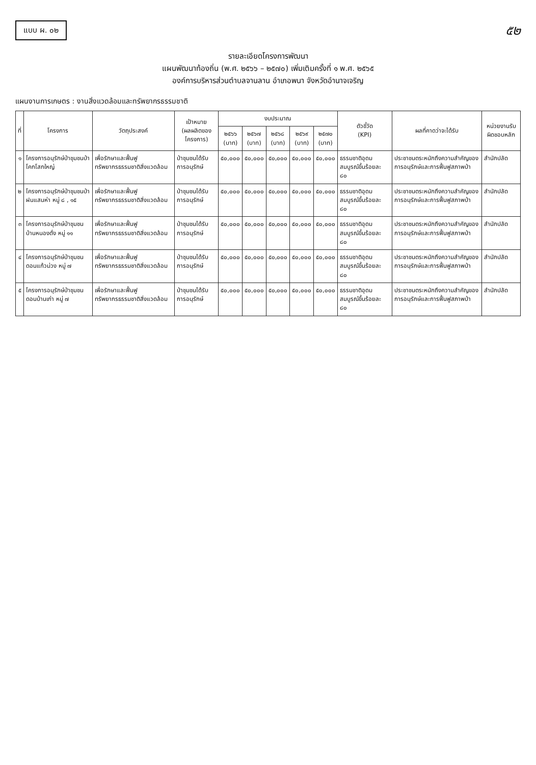แบบ ผ. ๐๒
๕๒
รายละเอียดโครงการพัฒนา
แผนพัฒนาท้องถิ่น (พ.ศ. ๒๕๖๖ – ๒๕๗๐) เพิ่มเติมครั้งที่ ๑ พ.ศ. ๒๕๖๕
องค์การบริหารส่วนตำบลจานลาน อำเภอพนา จังหวัดอำนาจเจริญ
แผนงานการเกษตร : งานสิ่งแวดล้อมและทรัพยากรธรรมชาติ
| ที่ | โครงการ | วัตถุประสงค์ | เป้าหมาย (ผลผลิตของโครงการ) | งบประมาณ | | | | | ตัวชี้วัด (KPI) | ผลที่คาดว่าจะได้รับ | หน่วยงานรับผิดชอบหลัก |
| --- | --- | --- | --- | --- | --- | --- | --- | --- | --- | --- | --- |
| | | | | ๒๕๖๖ (บาท) | ๒๕๖๗ (บาท) | ๒๕๖๘ (บาท) | ๒๕๖๙ (บาท) | ๒๕๗๐ (บาท) | | | |
| ๑ | โครงการอนุรักษ์ป่าชุมชนป่าโคกโสกใหญ่ | เพื่อรักษาและฟื้นฟูทรัพยากรธรรมชาติสิ่งแวดล้อม | ป่าชุมชนได้รับการอนุรักษ์ | ๕๐,๐๐๐ | ๕๐,๐๐๐ | ๕๐,๐๐๐ | ๕๐,๐๐๐ | ๕๐,๐๐๐ | ธรรมชาติอุดมสมบูรณ์ขึ้นร้อยละ ๘๐ | ประชาชนตระหนักถึงความสำคัญของการอนุรักษ์และการฟื้นฟูสภาพป่า | สำนักปลัด |
| ๒ | โครงการอนุรักษ์ป่าชุมชนป่าฝนแสนห่า หมู่ ๘ , ๑๕ | เพื่อรักษาและฟื้นฟูทรัพยากรธรรมชาติสิ่งแวดล้อม | ป่าชุมชนได้รับการอนุรักษ์ | ๕๐,๐๐๐ | ๕๐,๐๐๐ | ๕๐,๐๐๐ | ๕๐,๐๐๐ | ๕๐,๐๐๐ | ธรรมชาติอุดมสมบูรณ์ขึ้นร้อยละ ๘๐ | ประชาชนตระหนักถึงความสำคัญของการอนุรักษ์และการฟื้นฟูสภาพป่า | สำนักปลัด |
| ๓ | โครงการอนุรักษ์ป่าชุมชนบ้านหนองดั่ง หมู่ ๑๑ | เพื่อรักษาและฟื้นฟูทรัพยากรธรรมชาติสิ่งแวดล้อม | ป่าชุมชนได้รับการอนุรักษ์ | ๕๐,๐๐๐ | ๕๐,๐๐๐ | ๕๐,๐๐๐ | ๕๐,๐๐๐ | ๕๐,๐๐๐ | ธรรมชาติอุดมสมบูรณ์ขึ้นร้อยละ ๘๐ | ประชาชนตระหนักถึงความสำคัญของการอนุรักษ์และการฟื้นฟูสภาพป่า | สำนักปลัด |
| ๔ | โครงการอนุรักษ์ป่าชุมชนดอนแก้วม่วง หมู่ ๗ | เพื่อรักษาและฟื้นฟูทรัพยากรธรรมชาติสิ่งแวดล้อม | ป่าชุมชนได้รับการอนุรักษ์ | ๕๐,๐๐๐ | ๕๐,๐๐๐ | ๕๐,๐๐๐ | ๕๐,๐๐๐ | ๕๐,๐๐๐ | ธรรมชาติอุดมสมบูรณ์ขึ้นร้อยละ ๘๐ | ประชาชนตระหนักถึงความสำคัญของการอนุรักษ์และการฟื้นฟูสภาพป่า | สำนักปลัด |
| ๕ | โครงการอนุรักษ์ป่าชุมชนดอนบ้านเก่า หมู่ ๗ | เพื่อรักษาและฟื้นฟูทรัพยากรธรรมชาติสิ่งแวดล้อม | ป่าชุมชนได้รับการอนุรักษ์ | ๕๐,๐๐๐ | ๕๐,๐๐๐ | ๕๐,๐๐๐ | ๕๐,๐๐๐ | ๕๐,๐๐๐ | ธรรมชาติอุดมสมบูรณ์ขึ้นร้อยละ ๘๐ | ประชาชนตระหนักถึงความสำคัญของการอนุรักษ์และการฟื้นฟูสภาพป่า | สำนักปลัด |